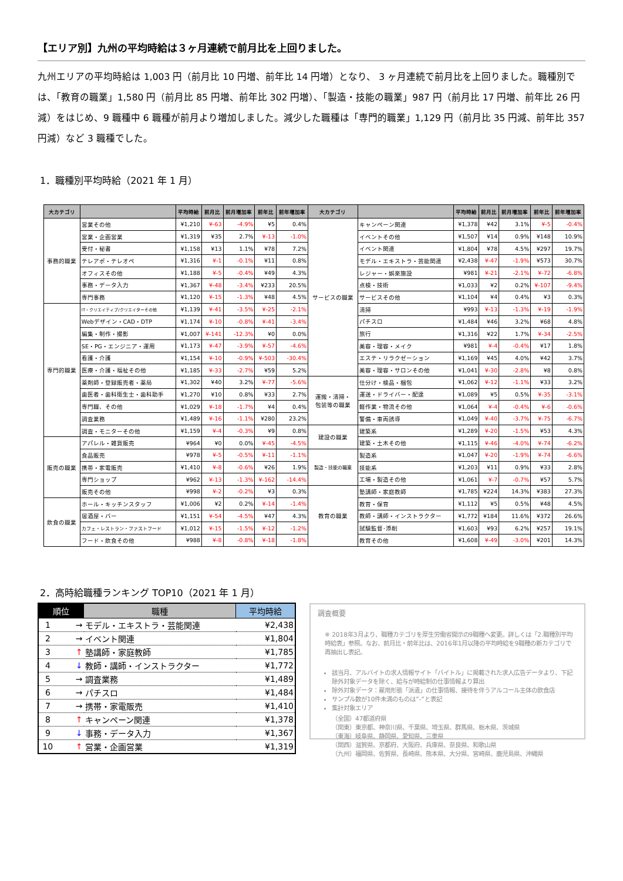【エリア別】九州の平均時給は３ヶ月連続で前月比を上回りました。
九州エリアの平均時給は 1,003 円（前月比 10 円増、前年比 14 円増）となり、 3 ヶ月連続で前月比を上回りました。職種別では、「教育の職業」1,580 円（前月比 85 円増、前年比 302 円増）、「製造・技能の職業」987 円（前月比 17 円増、前年比 26 円減）をはじめ、9 職種中 6 職種が前月より増加しました。減少した職種は「専門的職業」1,129 円（前月比 35 円減、前年比 357 円減）など 3 職種でした。
1．職種別平均時給（2021 年 1 月）
| 大カテゴリ | | 平均時給 | 前月比 | 前月増加率 | 前年比 | 前年増加率 | 大カテゴリ | | 平均時給 | 前月比 | 前月増加率 | 前年比 | 前年増加率 |
| --- | --- | --- | --- | --- | --- | --- | --- | --- | --- | --- | --- | --- | --- |
| 事務的職業 | 営業その他 | ¥1,210 | ¥-63 | -4.9% | ¥5 | 0.4% | サービスの職業 | キャンペーン関連 | ¥1,378 | ¥42 | 3.1% | ¥-5 | -0.4% |
| | 営業・企画営業 | ¥1,319 | ¥35 | 2.7% | ¥-13 | -1.0% | | イベントその他 | ¥1,507 | ¥14 | 0.9% | ¥148 | 10.9% |
| | 受付・秘書 | ¥1,158 | ¥13 | 1.1% | ¥78 | 7.2% | | イベント関連 | ¥1,804 | ¥78 | 4.5% | ¥297 | 19.7% |
| | テレアポ・テレオペ | ¥1,316 | ¥-1 | -0.1% | ¥11 | 0.8% | | モデル・エキストラ・芸能関連 | ¥2,438 | ¥-47 | -1.9% | ¥573 | 30.7% |
| | オフィスその他 | ¥1,188 | ¥-5 | -0.4% | ¥49 | 4.3% | | レジャー・娯楽施設 | ¥981 | ¥-21 | -2.1% | ¥-72 | -6.8% |
| | 事務・データ入力 | ¥1,367 | ¥-48 | -3.4% | ¥233 | 20.5% | | 点検・技術 | ¥1,033 | ¥2 | 0.2% | ¥-107 | -9.4% |
| | 専門事務 | ¥1,120 | ¥-15 | -1.3% | ¥48 | 4.5% | | サービスその他 | ¥1,104 | ¥4 | 0.4% | ¥3 | 0.3% |
| 専門的職業 | IT・クリエイティブ/クリエイターその他 | ¥1,139 | ¥-41 | -3.5% | ¥-25 | -2.1% | | 清掃 | ¥993 | ¥-13 | -1.3% | ¥-19 | -1.9% |
| | Webデザイン・CAD・DTP | ¥1,174 | ¥-10 | -0.8% | ¥-41 | -3.4% | | パチスロ | ¥1,484 | ¥46 | 3.2% | ¥68 | 4.8% |
| | 編集・制作・撮影 | ¥1,007 | ¥-141 | -12.3% | ¥0 | 0.0% | | 旅行 | ¥1,316 | ¥22 | 1.7% | ¥-34 | -2.5% |
| | SE・PG・エンジニア・運用 | ¥1,173 | ¥-47 | -3.9% | ¥-57 | -4.6% | | 美容・理容・メイク | ¥981 | ¥-4 | -0.4% | ¥17 | 1.8% |
| | 看護・介護 | ¥1,154 | ¥-10 | -0.9% | ¥-503 | -30.4% | | エステ・リラクゼーション | ¥1,169 | ¥45 | 4.0% | ¥42 | 3.7% |
| | 医療・介護・福祉その他 | ¥1,185 | ¥-33 | -2.7% | ¥59 | 5.2% | | 美容・理容・サロンその他 | ¥1,041 | ¥-30 | -2.8% | ¥8 | 0.8% |
| | 薬剤師・登録販売者・薬局 | ¥1,302 | ¥40 | 3.2% | ¥-77 | -5.6% | 運搬・清掃・ 包装等の職業 | 仕分け・検品・梱包 | ¥1,062 | ¥-12 | -1.1% | ¥33 | 3.2% |
| | 歯医者・歯科衛生士・歯科助手 | ¥1,270 | ¥10 | 0.8% | ¥33 | 2.7% | | 運送・ドライバー・配達 | ¥1,089 | ¥5 | 0.5% | ¥-35 | -3.1% |
| | 専門職、その他 | ¥1,029 | ¥-18 | -1.7% | ¥4 | 0.4% | | 軽作業・物流その他 | ¥1,064 | ¥-4 | -0.4% | ¥-6 | -0.6% |
| | 調査業務 | ¥1,489 | ¥-16 | -1.1% | ¥280 | 23.2% | | 警備・車両誘導 | ¥1,049 | ¥-40 | -3.7% | ¥-75 | -6.7% |
| | 調査・モニターその他 | ¥1,159 | ¥-4 | -0.3% | ¥9 | 0.8% | 建設の職業 | 建築系 | ¥1,289 | ¥-20 | -1.5% | ¥53 | 4.3% |
| 販売の職業 | アパレル・雑貨販売 | ¥964 | ¥0 | 0.0% | ¥-45 | -4.5% | | 建築・土木その他 | ¥1,115 | ¥-46 | -4.0% | ¥-74 | -6.2% |
| | 食品販売 | ¥978 | ¥-5 | -0.5% | ¥-11 | -1.1% | 製造・技能の職業 | 製造系 | ¥1,047 | ¥-20 | -1.9% | ¥-74 | -6.6% |
| | 携帯・家電販売 | ¥1,410 | ¥-8 | -0.6% | ¥26 | 1.9% | | 技能系 | ¥1,203 | ¥11 | 0.9% | ¥33 | 2.8% |
| | 専門ショップ | ¥962 | ¥-13 | -1.3% | ¥-162 | -14.4% | | 工場・製造その他 | ¥1,061 | ¥-7 | -0.7% | ¥57 | 5.7% |
| | 販売その他 | ¥998 | ¥-2 | -0.2% | ¥3 | 0.3% | 教育の職業 | 塾講師・家庭教師 | ¥1,785 | ¥224 | 14.3% | ¥383 | 27.3% |
| 飲食の職業 | ホール・キッチンスタッフ | ¥1,006 | ¥2 | 0.2% | ¥-14 | -1.4% | | 教育・保育 | ¥1,112 | ¥5 | 0.5% | ¥48 | 4.5% |
| | 居酒屋・バー | ¥1,151 | ¥-54 | -4.5% | ¥47 | 4.3% | | 教師・講師・インストラクター | ¥1,772 | ¥184 | 11.6% | ¥372 | 26.6% |
| | カフェ・レストラン・ファストフード | ¥1,012 | ¥-15 | -1.5% | ¥-12 | -1.2% | | 試験監督･添削 | ¥1,603 | ¥93 | 6.2% | ¥257 | 19.1% |
| | フード・飲食その他 | ¥988 | ¥-8 | -0.8% | ¥-18 | -1.8% | | 教育その他 | ¥1,608 | ¥-49 | -3.0% | ¥201 | 14.3% |
2．高時給職種ランキング TOP10（2021 年 1 月）
| 順位 | 職種 | 平均時給 |
| --- | --- | --- |
| 1 → | モデル・エキストラ・芸能関連 | ¥2,438 |
| 2 → | イベント関連 | ¥1,804 |
| 3 ↑ | 塾講師・家庭教師 | ¥1,785 |
| 4 ↓ | 教師・講師・インストラクター | ¥1,772 |
| 5 → | 調査業務 | ¥1,489 |
| 6 → | パチスロ | ¥1,484 |
| 7 → | 携帯・家電販売 | ¥1,410 |
| 8 ↑ | キャンペーン関連 | ¥1,378 |
| 9 ↓ | 事務・データ入力 | ¥1,367 |
| 10 ↑ | 営業・企画営業 | ¥1,319 |
調査概要
※ 2018年3月より、職種カテゴリを厚生労働省開示の9職種へ変更。詳しくは「2.職種別平均時給表」参照。なお、前月比・前年比は、2016年1月以降の平均時給を9職種の新カテゴリで再抽出し表記。
該当月、アルバイトの求人情報サイト「バイトル」に掲載された求人広告データより、下記除外対象データを除く、給与が時給制の仕事情報より算出
除外対象データ：雇用形態「派遣」の仕事情報、接待を伴うアルコール主体の飲食店
サンプル数が10件未満のものは”-”と表記
集計対象エリア
（全国）47都道府県
（関東）東京都、神奈川県、千葉県、埼玉県、群馬県、栃木県、茨城県
（東海）岐阜県、静岡県、愛知県、三重県
（関西）滋賀県、京都府、大阪府、兵庫県、奈良県、和歌山県
（九州）福岡県、佐賀県、長崎県、熊本県、大分県、宮崎県、鹿児島県、沖縄県